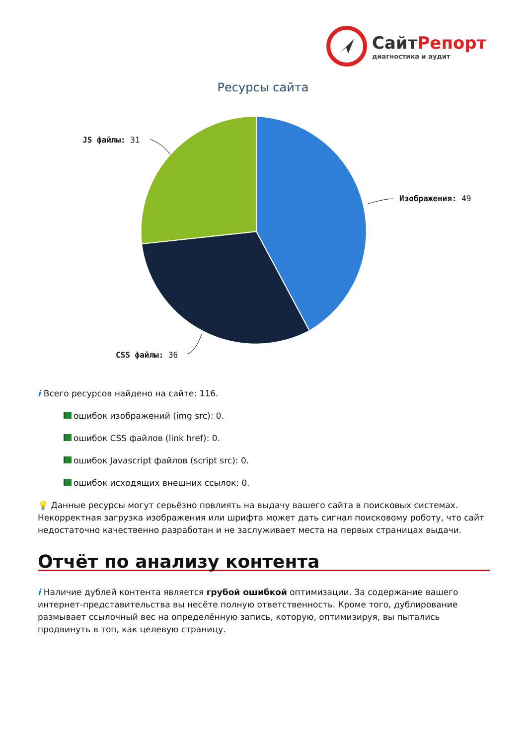СайтРепорт
диагностика и аудит
Ресурсы сайта
JS файлы: 31
Изображения: 49
CSS файлы: 36
i Всего ресурсов найдено на сайте: 116.
ошибок изображений (img src): 0.
ошибок CSS файлов (link href): 0.
ошибок Javascript файлов (script src): 0.
ошибок исходящих внешних ссылок: 0.
💡 Данные ресурсы могут серьёзно повлиять на выдачу вашего сайта в поисковых системах. Некорректная загрузка изображения или шрифта может дать сигнал поисковому роботу, что сайт недостаточно качественно разработан и не заслуживает места на первых страницах выдачи.
Отчёт по анализу контента
i Наличие дублей контента является грубой ошибкой оптимизации. За содержание вашего интернет-представительства вы несёте полную ответственность. Кроме того, дублирование размывает ссылочный вес на определённую запись, которую, оптимизируя, вы пытались продвинуть в топ, как целевую страницу.